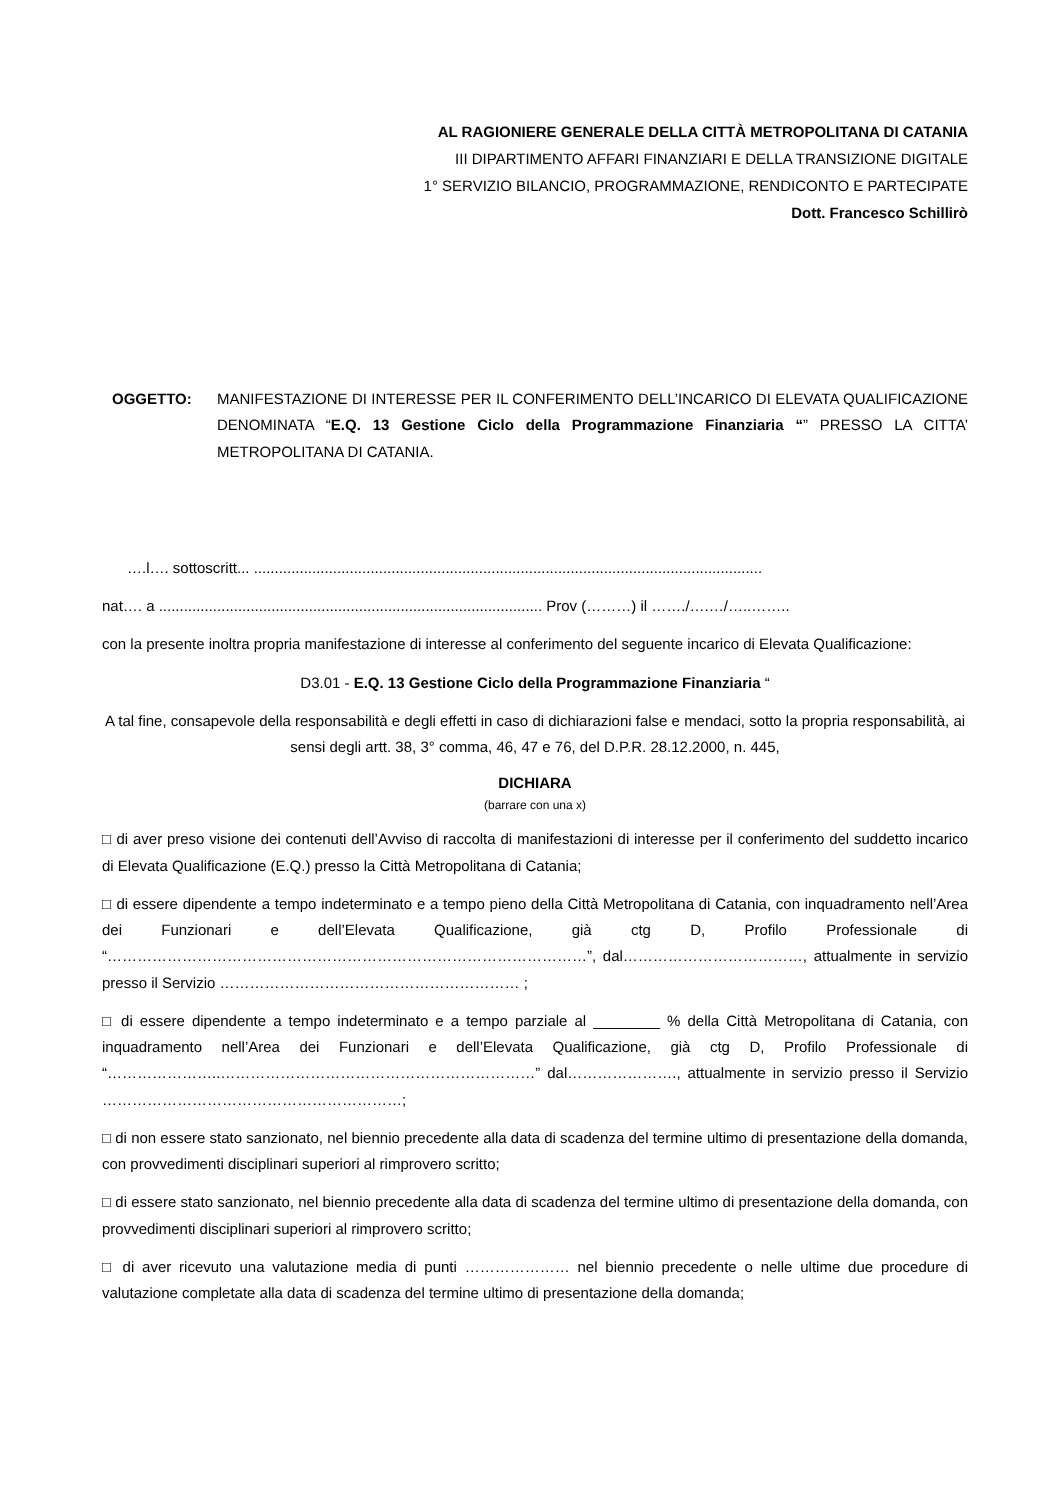AL RAGIONIERE GENERALE DELLA CITTÀ METROPOLITANA DI CATANIA
III DIPARTIMENTO AFFARI FINANZIARI E DELLA TRANSIZIONE DIGITALE
1° SERVIZIO BILANCIO, PROGRAMMAZIONE, RENDICONTO E PARTECIPATE
Dott. Francesco Schillirò
OGGETTO: MANIFESTAZIONE DI INTERESSE PER IL CONFERIMENTO DELL’INCARICO DI ELEVATA QUALIFICAZIONE DENOMINATA “E.Q. 13 Gestione Ciclo della Programmazione Finanziaria “” PRESSO LA CITTA’ METROPOLITANA DI CATANIA.
….l…. sottoscritt... ..........................................................................................................................
nat…. a ............................................................................................ Prov (………) il ……./….…/…..……..
con la presente inoltra propria manifestazione di interesse al conferimento del seguente incarico di Elevata Qualificazione:
D3.01 - E.Q. 13 Gestione Ciclo della Programmazione Finanziaria “
A tal fine, consapevole della responsabilità e degli effetti in caso di dichiarazioni false e mendaci, sotto la propria responsabilità, ai sensi degli artt. 38, 3° comma, 46, 47 e 76, del D.P.R. 28.12.2000, n. 445,
DICHIARA
(barrare con una x)
□ di aver preso visione dei contenuti dell’Avviso di raccolta di manifestazioni di interesse per il conferimento del suddetto incarico di Elevata Qualificazione (E.Q.) presso la Città Metropolitana di Catania;
□ di essere dipendente a tempo indeterminato e a tempo pieno della Città Metropolitana di Catania, con inquadramento nell’Area dei Funzionari e dell’Elevata Qualificazione, già ctg D, Profilo Professionale di “……………………………………………………………………………………”, dal………………………………, attualmente in servizio presso il Servizio …………………………………………………… ;
□ di essere dipendente a tempo indeterminato e a tempo parziale al ________ % della Città Metropolitana di Catania, con inquadramento nell’Area dei Funzionari e dell’Elevata Qualificazione, già ctg D, Profilo Professionale di “…………………..………………………………………………………” dal…………………., attualmente in servizio presso il Servizio ……………………………………………………;
□ di non essere stato sanzionato, nel biennio precedente alla data di scadenza del termine ultimo di presentazione della domanda, con provvedimenti disciplinari superiori al rimprovero scritto;
□ di essere stato sanzionato, nel biennio precedente alla data di scadenza del termine ultimo di presentazione della domanda, con provvedimenti disciplinari superiori al rimprovero scritto;
□ di aver ricevuto una valutazione media di punti ………………… nel biennio precedente o nelle ultime due procedure di valutazione completate alla data di scadenza del termine ultimo di presentazione della domanda;